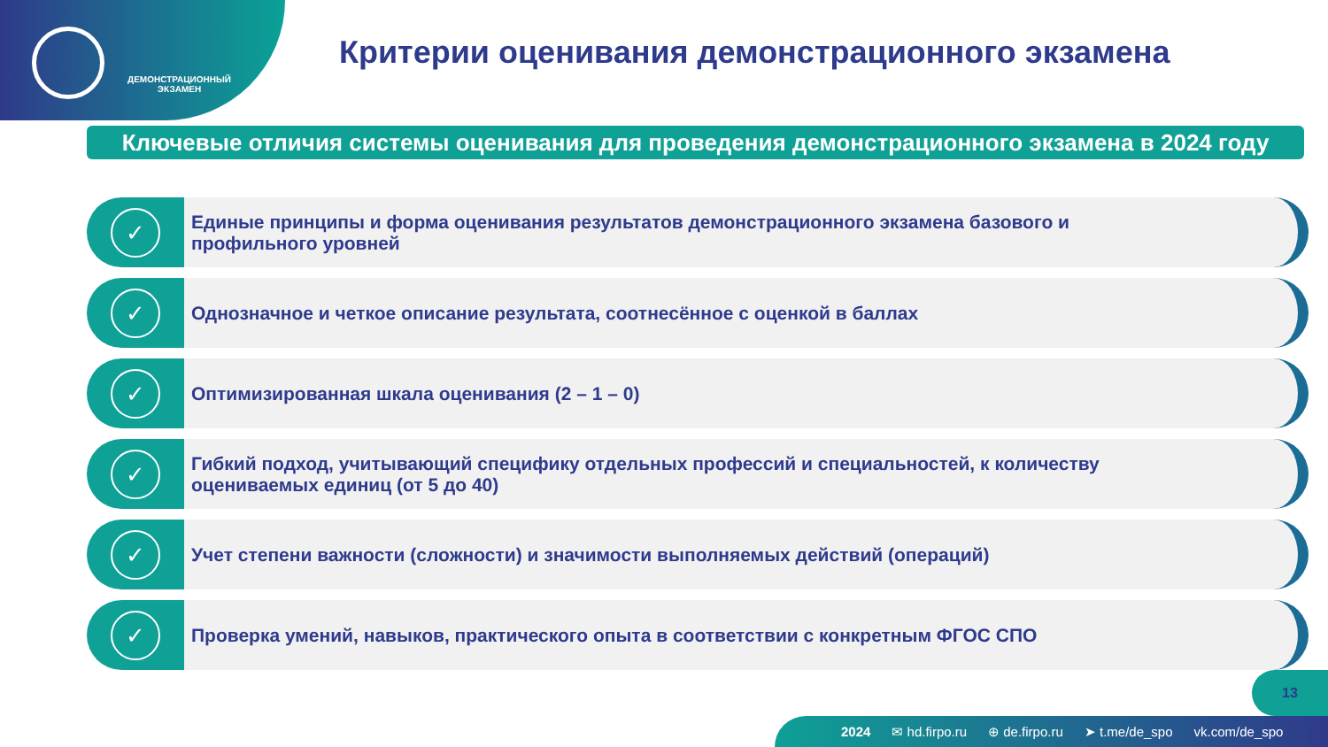ДЕМОНСТРАЦИОННЫЙ ЭКЗАМЕН
Критерии оценивания демонстрационного экзамена
Ключевые отличия системы оценивания для проведения демонстрационного экзамена в 2024 году
✓
Единые принципы и форма оценивания результатов демонстрационного экзамена базового и профильного уровней
✓
Однозначное и четкое описание результата, соотнесённое с оценкой в баллах
✓
Оптимизированная шкала оценивания (2 – 1 – 0)
✓
Гибкий подход, учитывающий специфику отдельных профессий и специальностей, к количеству оцениваемых единиц (от 5 до 40)
✓
Учет степени важности (сложности) и значимости выполняемых действий (операций)
✓
Проверка умений, навыков, практического опыта в соответствии с конкретным ФГОС СПО
13
2024 ✉ hd.firpo.ru ⊕ de.firpo.ru ➤ t.me/de_spo vk.com/de_spo